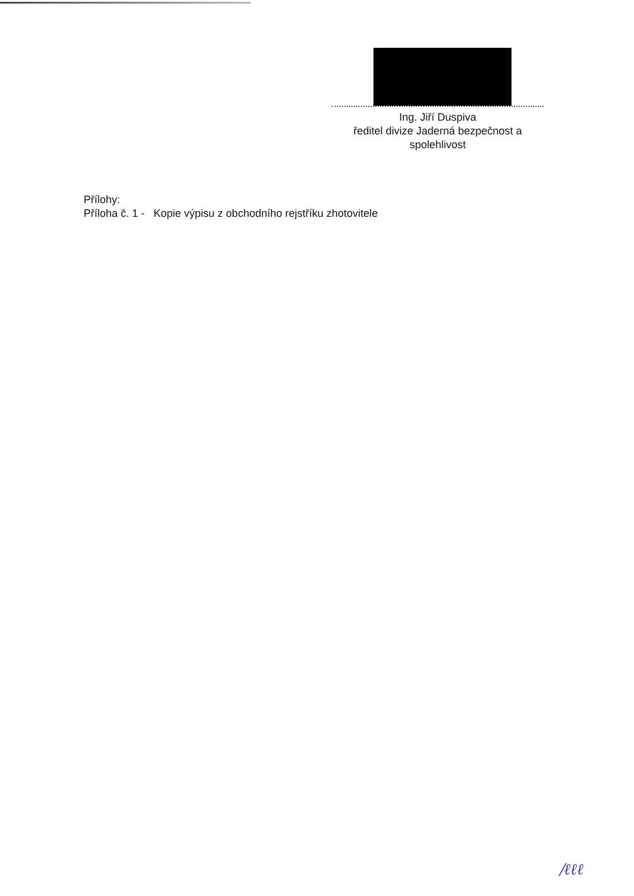Ing. Jiří Duspiva
ředitel divize Jaderná bezpečnost a spolehlivost
Přílohy:
Příloha č. 1 - Kopie výpisu z obchodního rejstříku zhotovitele
/ℓℓℓ